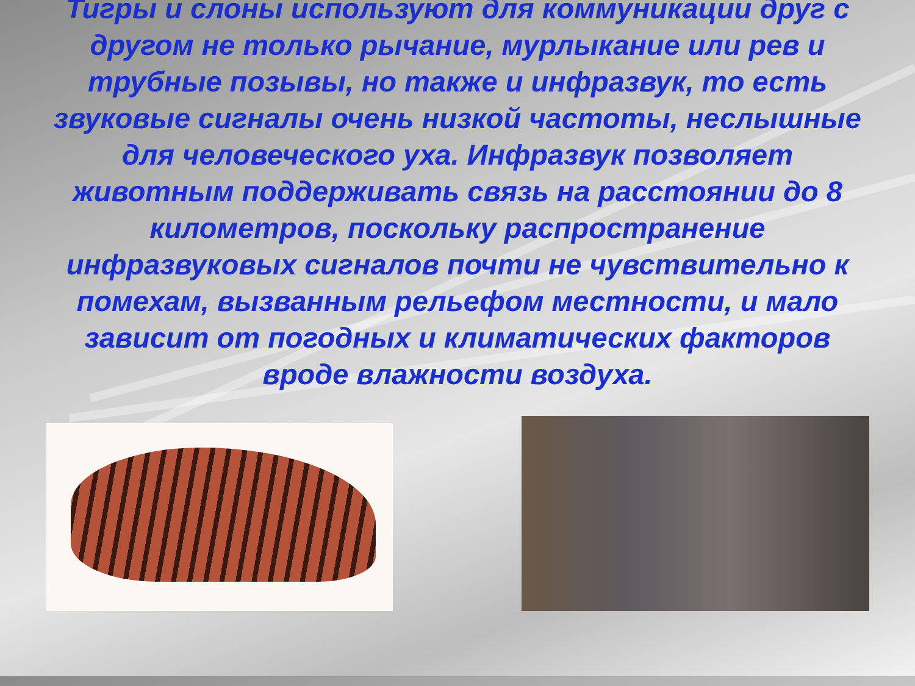Тигры и слоны используют для коммуникации друг с другом не только рычание, мурлыкание или рев и трубные позывы, но также и инфразвук, то есть звуковые сигналы очень низкой частоты, неслышные для человеческого уха. Инфразвук позволяет животным поддерживать связь на расстоянии до 8 километров, поскольку распространение инфразвуковых сигналов почти не чувствительно к помехам, вызванным рельефом местности, и мало зависит от погодных и климатических факторов вроде влажности воздуха.